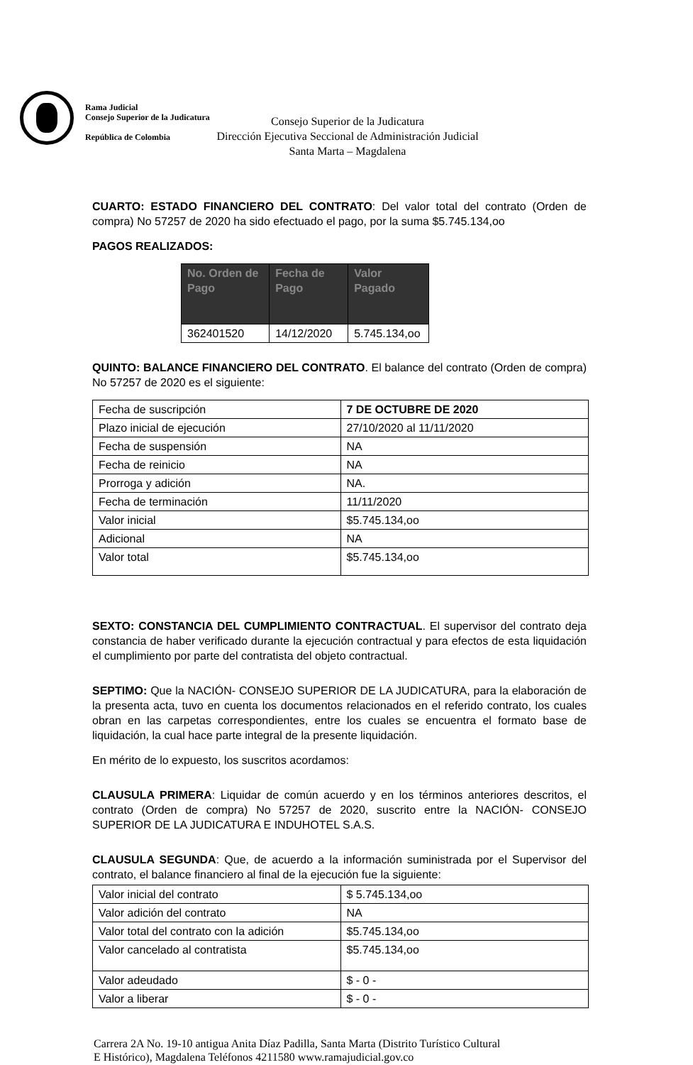Rama Judicial
Consejo Superior de la Judicatura
República de Colombia
Consejo Superior de la Judicatura
Dirección Ejecutiva Seccional de Administración Judicial
Santa Marta – Magdalena
CUARTO: ESTADO FINANCIERO DEL CONTRATO: Del valor total del contrato (Orden de compra) No 57257 de 2020 ha sido efectuado el pago, por la suma $5.745.134,oo
PAGOS REALIZADOS:
| No. Orden de Pago | Fecha de Pago | Valor Pagado |
| --- | --- | --- |
| 362401520 | 14/12/2020 | 5.745.134,oo |
QUINTO: BALANCE FINANCIERO DEL CONTRATO. El balance del contrato (Orden de compra) No 57257 de 2020 es el siguiente:
| Fecha de suscripción | 7 DE OCTUBRE DE 2020 |
| Plazo inicial de ejecución | 27/10/2020 al 11/11/2020 |
| Fecha de suspensión | NA |
| Fecha de reinicio | NA |
| Prorroga y adición | NA. |
| Fecha de terminación | 11/11/2020 |
| Valor inicial | $5.745.134,oo |
| Adicional | NA |
| Valor total | $5.745.134,oo |
SEXTO: CONSTANCIA DEL CUMPLIMIENTO CONTRACTUAL. El supervisor del contrato deja constancia de haber verificado durante la ejecución contractual y para efectos de esta liquidación el cumplimiento por parte del contratista del objeto contractual.
SEPTIMO: Que la NACIÓN- CONSEJO SUPERIOR DE LA JUDICATURA, para la elaboración de la presenta acta, tuvo en cuenta los documentos relacionados en el referido contrato, los cuales obran en las carpetas correspondientes, entre los cuales se encuentra el formato base de liquidación, la cual hace parte integral de la presente liquidación.
En mérito de lo expuesto, los suscritos acordamos:
CLAUSULA PRIMERA: Liquidar de común acuerdo y en los términos anteriores descritos, el contrato (Orden de compra) No 57257 de 2020, suscrito entre la NACIÓN- CONSEJO SUPERIOR DE LA JUDICATURA E INDUHOTEL S.A.S.
CLAUSULA SEGUNDA: Que, de acuerdo a la información suministrada por el Supervisor del contrato, el balance financiero al final de la ejecución fue la siguiente:
| Valor inicial del contrato | $ 5.745.134,oo |
| Valor adición del contrato | NA |
| Valor total del contrato con la adición | $5.745.134,oo |
| Valor cancelado al contratista | $5.745.134,oo |
| Valor adeudado | $ - 0 - |
| Valor a liberar | $ - 0 - |
Carrera 2A No. 19-10 antigua Anita Díaz Padilla, Santa Marta (Distrito Turístico Cultural
E Histórico), Magdalena Teléfonos 4211580 www.ramajudicial.gov.co